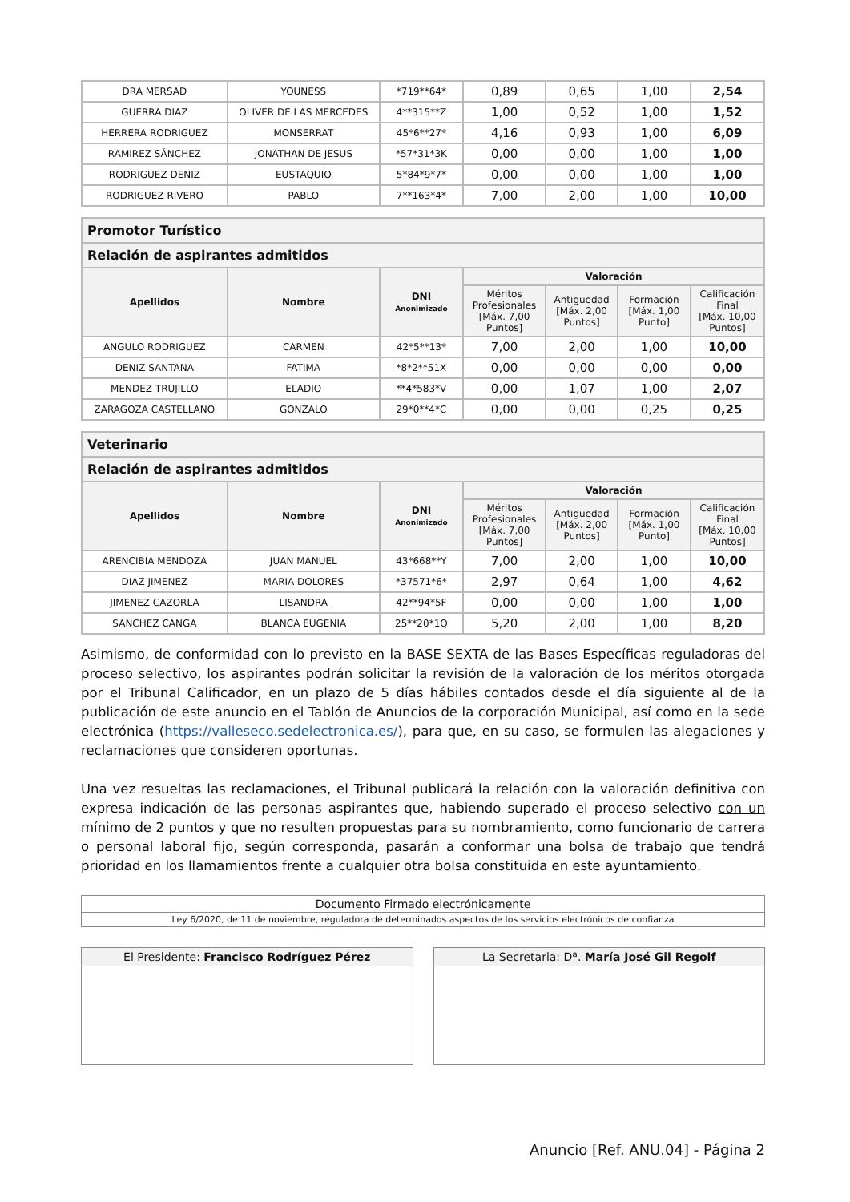| DRA MERSAD | YOUNESS | *719**64* | 0,89 | 0,65 | 1,00 | 2,54 |
| GUERRA DIAZ | OLIVER DE LAS MERCEDES | 4**315**Z | 1,00 | 0,52 | 1,00 | 1,52 |
| HERRERA RODRIGUEZ | MONSERRAT | 45*6**27* | 4,16 | 0,93 | 1,00 | 6,09 |
| RAMIREZ SÁNCHEZ | JONATHAN DE JESUS | *57*31*3K | 0,00 | 0,00 | 1,00 | 1,00 |
| RODRIGUEZ DENIZ | EUSTAQUIO | 5*84*9*7* | 0,00 | 0,00 | 1,00 | 1,00 |
| RODRIGUEZ RIVERO | PABLO | 7**163*4* | 7,00 | 2,00 | 1,00 | 10,00 |
| Promotor Turístico | | | | | | |
| Relación de aspirantes admitidos | | | | | | |
| Apellidos | Nombre | DNI Anonimizado | Valoración | | | |
| | | | Méritos Profesionales [Máx. 7,00 Puntos] | Antigüedad [Máx. 2,00 Puntos] | Formación [Máx. 1,00 Punto] | Calificación Final [Máx. 10,00 Puntos] |
| ANGULO RODRIGUEZ | CARMEN | 42*5**13* | 7,00 | 2,00 | 1,00 | 10,00 |
| DENIZ SANTANA | FATIMA | *8*2**51X | 0,00 | 0,00 | 0,00 | 0,00 |
| MENDEZ TRUJILLO | ELADIO | **4*583*V | 0,00 | 1,07 | 1,00 | 2,07 |
| ZARAGOZA CASTELLANO | GONZALO | 29*0**4*C | 0,00 | 0,00 | 0,25 | 0,25 |
| Veterinario | | | | | | |
| Relación de aspirantes admitidos | | | | | | |
| Apellidos | Nombre | DNI Anonimizado | Valoración | | | |
| | | | Méritos Profesionales [Máx. 7,00 Puntos] | Antigüedad [Máx. 2,00 Puntos] | Formación [Máx. 1,00 Punto] | Calificación Final [Máx. 10,00 Puntos] |
| ARENCIBIA MENDOZA | JUAN MANUEL | 43*668**Y | 7,00 | 2,00 | 1,00 | 10,00 |
| DIAZ JIMENEZ | MARIA DOLORES | *37571*6* | 2,97 | 0,64 | 1,00 | 4,62 |
| JIMENEZ CAZORLA | LISANDRA | 42**94*5F | 0,00 | 0,00 | 1,00 | 1,00 |
| SANCHEZ CANGA | BLANCA EUGENIA | 25**20*1Q | 5,20 | 2,00 | 1,00 | 8,20 |
Asimismo, de conformidad con lo previsto en la BASE SEXTA de las Bases Específicas reguladoras del proceso selectivo, los aspirantes podrán solicitar la revisión de la valoración de los méritos otorgada por el Tribunal Calificador, en un plazo de 5 días hábiles contados desde el día siguiente al de la publicación de este anuncio en el Tablón de Anuncios de la corporación Municipal, así como en la sede electrónica (https://valleseco.sedelectronica.es/), para que, en su caso, se formulen las alegaciones y reclamaciones que consideren oportunas.
Una vez resueltas las reclamaciones, el Tribunal publicará la relación con la valoración definitiva con expresa indicación de las personas aspirantes que, habiendo superado el proceso selectivo con un mínimo de 2 puntos y que no resulten propuestas para su nombramiento, como funcionario de carrera o personal laboral fijo, según corresponda, pasarán a conformar una bolsa de trabajo que tendrá prioridad en los llamamientos frente a cualquier otra bolsa constituida en este ayuntamiento.
Documento Firmado electrónicamente
Ley 6/2020, de 11 de noviembre, reguladora de determinados aspectos de los servicios electrónicos de confianza
El Presidente: Francisco Rodríguez Pérez
La Secretaria: Dª. María José Gil Regolf
Anuncio [Ref. ANU.04] - Página 2